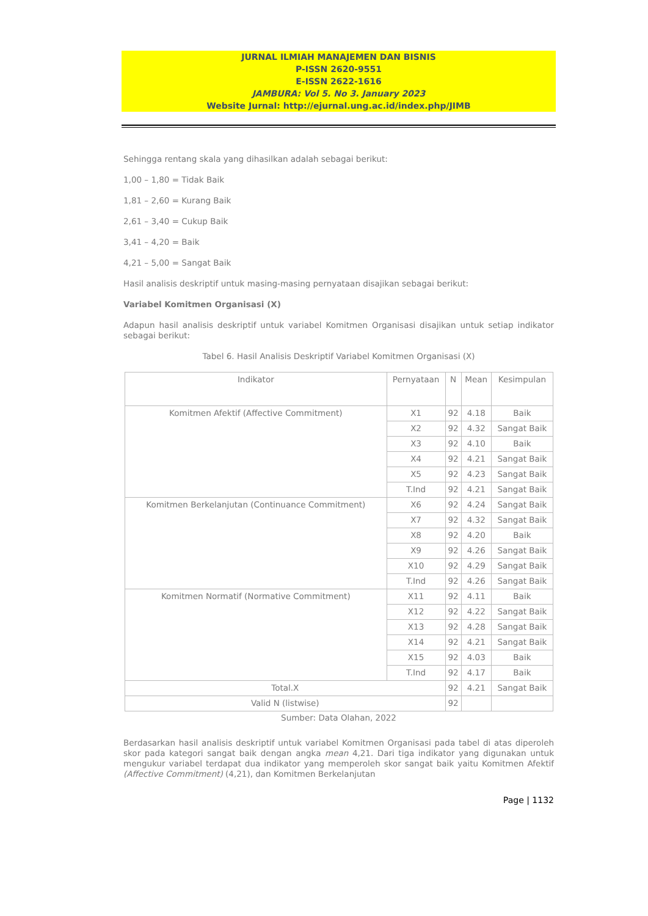JURNAL ILMIAH MANAJEMEN DAN BISNIS
P-ISSN 2620-9551
E-ISSN 2622-1616
JAMBURA: Vol 5. No 3. January 2023
Website Jurnal: http://ejurnal.ung.ac.id/index.php/JIMB
Sehingga rentang skala yang dihasilkan adalah sebagai berikut:
1,00 – 1,80 = Tidak Baik
1,81 – 2,60 = Kurang Baik
2,61 – 3,40 = Cukup Baik
3,41 – 4,20 = Baik
4,21 – 5,00 = Sangat Baik
Hasil analisis deskriptif untuk masing-masing pernyataan disajikan sebagai berikut:
Variabel Komitmen Organisasi (X)
Adapun hasil analisis deskriptif untuk variabel Komitmen Organisasi disajikan untuk setiap indikator sebagai berikut:
Tabel 6. Hasil Analisis Deskriptif Variabel Komitmen Organisasi (X)
| Indikator | Pernyataan | N | Mean | Kesimpulan |
| Komitmen Afektif (Affective Commitment) | X1 | 92 | 4.18 | Baik |
| | X2 | 92 | 4.32 | Sangat Baik |
| | X3 | 92 | 4.10 | Baik |
| | X4 | 92 | 4.21 | Sangat Baik |
| | X5 | 92 | 4.23 | Sangat Baik |
| | T.Ind | 92 | 4.21 | Sangat Baik |
| Komitmen Berkelanjutan (Continuance Commitment) | X6 | 92 | 4.24 | Sangat Baik |
| | X7 | 92 | 4.32 | Sangat Baik |
| | X8 | 92 | 4.20 | Baik |
| | X9 | 92 | 4.26 | Sangat Baik |
| | X10 | 92 | 4.29 | Sangat Baik |
| | T.Ind | 92 | 4.26 | Sangat Baik |
| Komitmen Normatif (Normative Commitment) | X11 | 92 | 4.11 | Baik |
| | X12 | 92 | 4.22 | Sangat Baik |
| | X13 | 92 | 4.28 | Sangat Baik |
| | X14 | 92 | 4.21 | Sangat Baik |
| | X15 | 92 | 4.03 | Baik |
| | T.Ind | 92 | 4.17 | Baik |
| Total.X | | 92 | 4.21 | Sangat Baik |
| Valid N (listwise) | | 92 | | |
Sumber: Data Olahan, 2022
Berdasarkan hasil analisis deskriptif untuk variabel Komitmen Organisasi pada tabel di atas diperoleh skor pada kategori sangat baik dengan angka mean 4,21. Dari tiga indikator yang digunakan untuk mengukur variabel terdapat dua indikator yang memperoleh skor sangat baik yaitu Komitmen Afektif (Affective Commitment) (4,21), dan Komitmen Berkelanjutan
Page | 1132